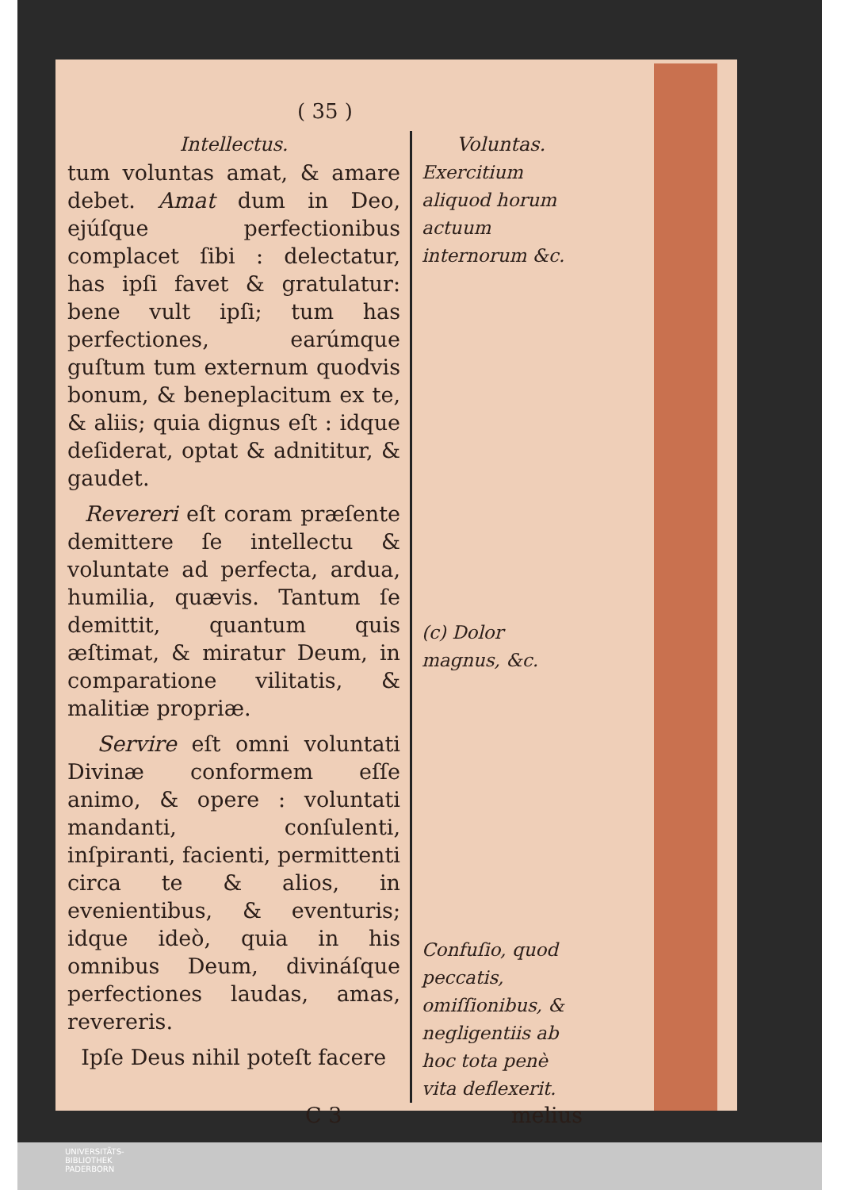( 35 )
Intellectus.
tum voluntas amat, & amare debet. Amat dum in Deo, ejúſque perfectionibus complacet ſibi : delectatur, has ipſi favet & gratulatur: bene vult ipſi; tum has perfectiones, earúmque guſtum tum externum quodvis bonum, & beneplacitum ex te, & aliis; quia dignus eſt : idque deſiderat, optat & adnititur, & gaudet.
Revereri eſt coram præſente demittere ſe intellectu & voluntate ad perfecta, ardua, humilia, quævis. Tantum ſe demittit, quantum quis æſtimat, & miratur Deum, in comparatione vilitatis, & malitiæ propriæ.
Servire eſt omni voluntati Divinæ conformem eſſe animo, & opere : voluntati mandanti, conſulenti, inſpiranti, facienti, permittenti circa te & alios, in evenientibus, & eventuris; idque ideò, quia in his omnibus Deum, divináſque perfectiones laudas, amas, revereris.
Ipſe Deus nihil poteſt facere
Voluntas.
Exercitium aliquod horum actuum internorum &c.
(c) Dolor magnus, &c.
Confuſio, quod peccatis, omiſſionibus, & negligentiis ab hoc tota penè vita deflexerit.
C 3 melius
UNIVERSITÄTS-
BIBLIOTHEK
PADERBORN